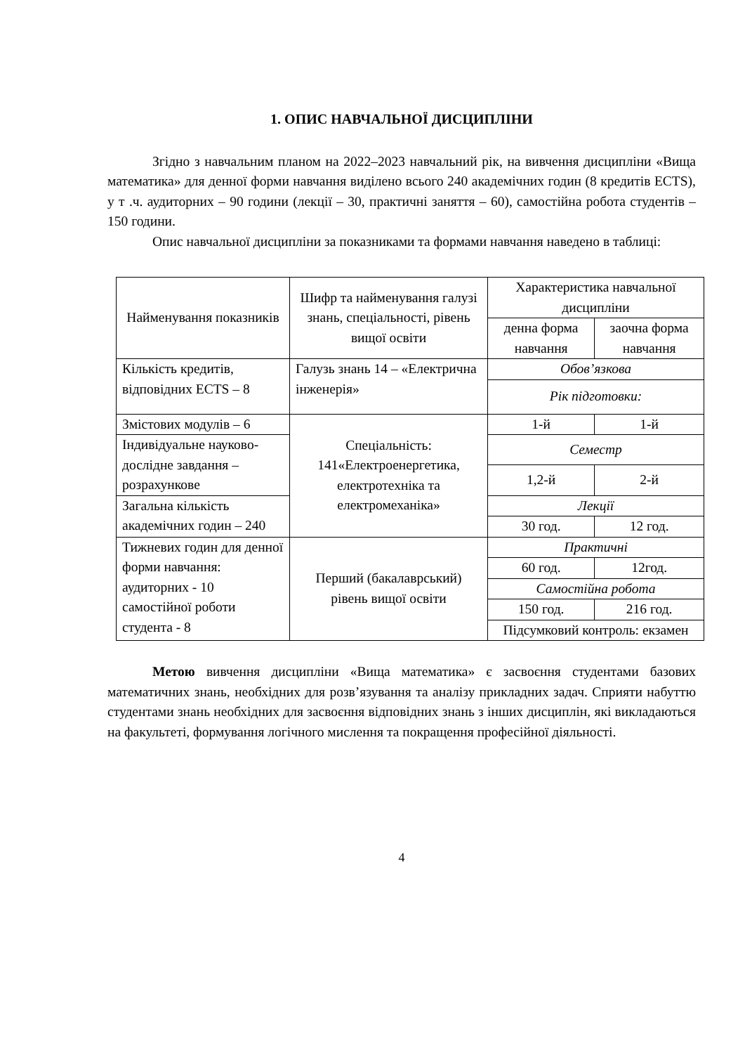1. ОПИС НАВЧАЛЬНОЇ ДИСЦИПЛІНИ
Згідно з навчальним планом на 2022–2023 навчальний рік, на вивчення дисципліни «Вища математика» для денної форми навчання виділено всього 240 академічних годин (8 кредитів ECTS), у т .ч. аудиторних – 90 години (лекції – 30, практичні заняття – 60), самостійна робота студентів – 150 години.
Опис навчальної дисципліни за показниками та формами навчання наведено в таблиці:
| Найменування показників | Шифр та найменування галузі знань, спеціальності, рівень вищої освіти | Характеристика навчальної дисципліни | |
| | | денна форма навчання | заочна форма навчання |
| Кількість кредитів, відповідних ECTS – 8 | Галузь знань 14 – «Електрична інженерія» | Обов’язкова | |
| | | Рік підготовки: | |
| Змістових модулів – 6 | Спеціальність: 141«Електроенергетика, електротехніка та електромеханіка» | 1-й | 1-й |
| Індивідуальне науково-дослідне завдання – розрахункове | | Семестр | |
| | | 1,2-й | 2-й |
| Загальна кількість академічних годин – 240 | | Лекції | |
| | | 30 год. | 12 год. |
| Тижневих годин для денної форми навчання: аудиторних - 10 самостійної роботи студента - 8 | Перший (бакалаврський) рівень вищої освіти | Практичні | |
| | | 60 год. | 12год. |
| | | Самостійна робота | |
| | | 150 год. | 216 год. |
| | | Підсумковий контроль: екзамен | |
Метою вивчення дисципліни «Вища математика» є засвоєння студентами базових математичних знань, необхідних для розв’язування та аналізу прикладних задач. Сприяти набуттю студентами знань необхідних для засвоєння відповідних знань з інших дисциплін, які викладаються на факультеті, формування логічного мислення та покращення професійної діяльності.
4